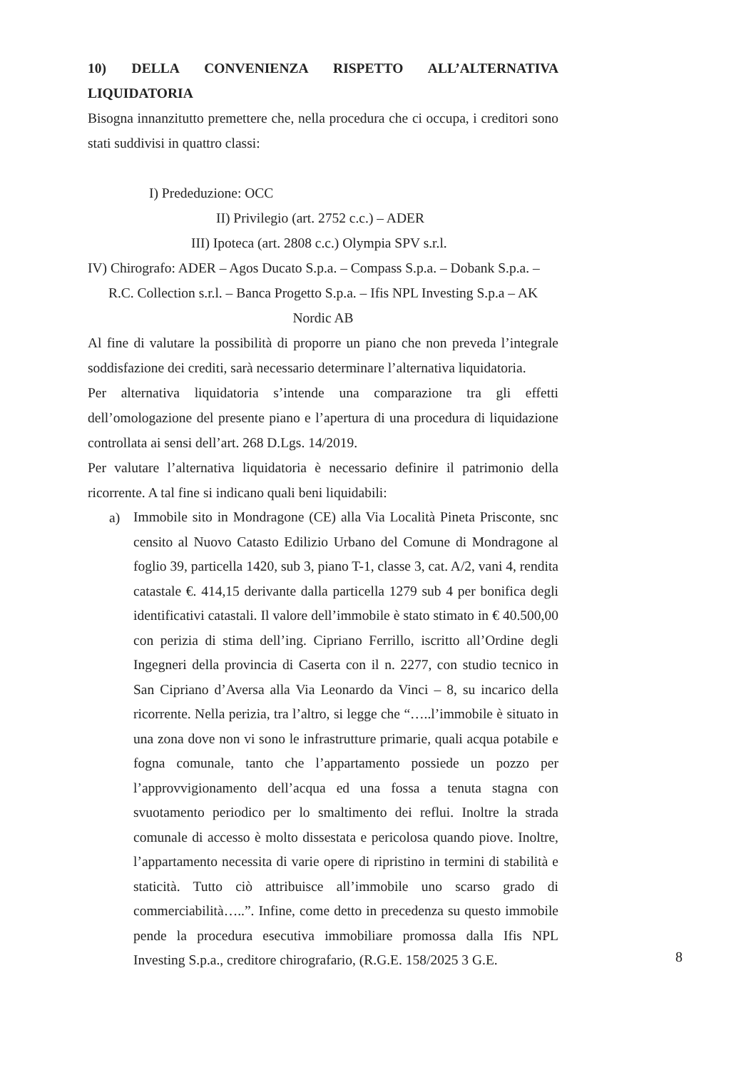10) DELLA CONVENIENZA RISPETTO ALL’ALTERNATIVA
LIQUIDATORIA
Bisogna innanzitutto premettere che, nella procedura che ci occupa, i creditori sono stati suddivisi in quattro classi:
I) Prededuzione: OCC
II) Privilegio (art. 2752 c.c.) – ADER
III) Ipoteca (art. 2808 c.c.) Olympia SPV s.r.l.
IV) Chirografo: ADER – Agos Ducato S.p.a. – Compass S.p.a. – Dobank S.p.a. –
R.C. Collection s.r.l. – Banca Progetto S.p.a. – Ifis NPL Investing S.p.a – AK Nordic AB
Al fine di valutare la possibilità di proporre un piano che non preveda l’integrale soddisfazione dei crediti, sarà necessario determinare l’alternativa liquidatoria.
Per alternativa liquidatoria s’intende una comparazione tra gli effetti dell’omologazione del presente piano e l’apertura di una procedura di liquidazione controllata ai sensi dell’art. 268 D.Lgs. 14/2019.
Per valutare l’alternativa liquidatoria è necessario definire il patrimonio della ricorrente. A tal fine si indicano quali beni liquidabili:
a)
Immobile sito in Mondragone (CE) alla Via Località Pineta Prisconte, snc censito al Nuovo Catasto Edilizio Urbano del Comune di Mondragone al foglio 39, particella 1420, sub 3, piano T-1, classe 3, cat. A/2, vani 4, rendita catastale €. 414,15 derivante dalla particella 1279 sub 4 per bonifica degli identificativi catastali. Il valore dell’immobile è stato stimato in € 40.500,00 con perizia di stima dell’ing. Cipriano Ferrillo, iscritto all’Ordine degli Ingegneri della provincia di Caserta con il n. 2277, con studio tecnico in San Cipriano d’Aversa alla Via Leonardo da Vinci – 8, su incarico della ricorrente. Nella perizia, tra l’altro, si legge che “…..l’immobile è situato in una zona dove non vi sono le infrastrutture primarie, quali acqua potabile e fogna comunale, tanto che l’appartamento possiede un pozzo per l’approvvigionamento dell’acqua ed una fossa a tenuta stagna con svuotamento periodico per lo smaltimento dei reflui. Inoltre la strada comunale di accesso è molto dissestata e pericolosa quando piove. Inoltre, l’appartamento necessita di varie opere di ripristino in termini di stabilità e staticità. Tutto ciò attribuisce all’immobile uno scarso grado di commerciabilità…..”. Infine, come detto in precedenza su questo immobile pende la procedura esecutiva immobiliare promossa dalla Ifis NPL Investing S.p.a., creditore chirografario, (R.G.E. 158/2025 3 G.E.
8